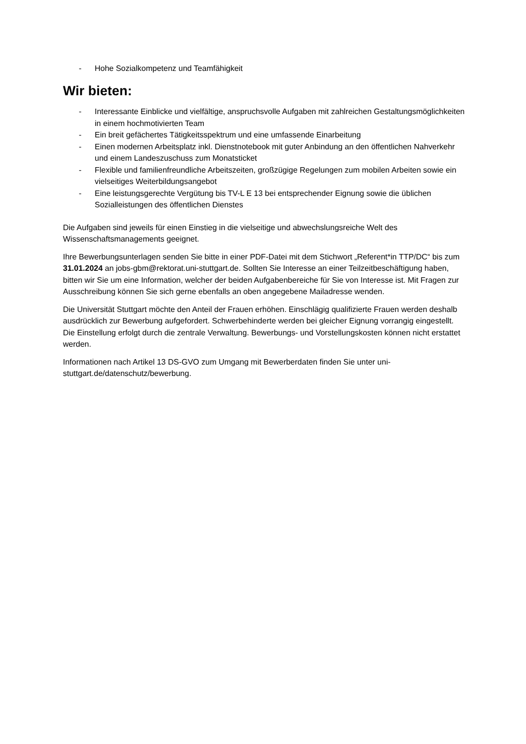- Hohe Sozialkompetenz und Teamfähigkeit
Wir bieten:
- Interessante Einblicke und vielfältige, anspruchsvolle Aufgaben mit zahlreichen Gestaltungsmöglichkeiten in einem hochmotivierten Team
- Ein breit gefächertes Tätigkeitsspektrum und eine umfassende Einarbeitung
- Einen modernen Arbeitsplatz inkl. Dienstnotebook mit guter Anbindung an den öffentlichen Nahverkehr und einem Landeszuschuss zum Monatsticket
- Flexible und familienfreundliche Arbeitszeiten, großzügige Regelungen zum mobilen Arbeiten sowie ein vielseitiges Weiterbildungsangebot
- Eine leistungsgerechte Vergütung bis TV-L E 13 bei entsprechender Eignung sowie die üblichen Sozialleistungen des öffentlichen Dienstes
Die Aufgaben sind jeweils für einen Einstieg in die vielseitige und abwechslungsreiche Welt des Wissenschaftsmanagements geeignet.
Ihre Bewerbungsunterlagen senden Sie bitte in einer PDF-Datei mit dem Stichwort „Referent*in TTP/DC“ bis zum 31.01.2024 an jobs-gbm@rektorat.uni-stuttgart.de. Sollten Sie Interesse an einer Teilzeitbeschäftigung haben, bitten wir Sie um eine Information, welcher der beiden Aufgabenbereiche für Sie von Interesse ist. Mit Fragen zur Ausschreibung können Sie sich gerne ebenfalls an oben angegebene Mailadresse wenden.
Die Universität Stuttgart möchte den Anteil der Frauen erhöhen. Einschlägig qualifizierte Frauen werden deshalb ausdrücklich zur Bewerbung aufgefordert. Schwerbehinderte werden bei gleicher Eignung vorrangig eingestellt. Die Einstellung erfolgt durch die zentrale Verwaltung. Bewerbungs- und Vorstellungskosten können nicht erstattet werden.
Informationen nach Artikel 13 DS-GVO zum Umgang mit Bewerberdaten finden Sie unter uni-stuttgart.de/datenschutz/bewerbung.